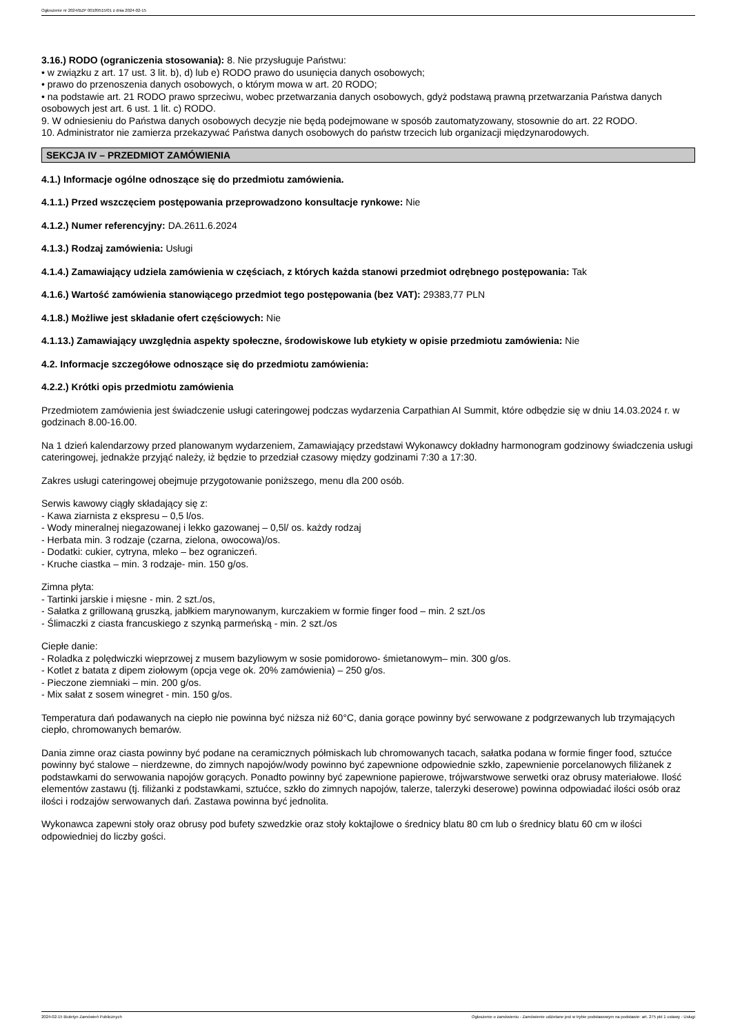Ogłoszenie nr 2024/BZP 00189515/01 z dnia 2024-02-15
3.16.) RODO (ograniczenia stosowania): 8. Nie przysługuje Państwu:
• w związku z art. 17 ust. 3 lit. b), d) lub e) RODO prawo do usunięcia danych osobowych;
• prawo do przenoszenia danych osobowych, o którym mowa w art. 20 RODO;
• na podstawie art. 21 RODO prawo sprzeciwu, wobec przetwarzania danych osobowych, gdyż podstawą prawną przetwarzania Państwa danych osobowych jest art. 6 ust. 1 lit. c) RODO.
9. W odniesieniu do Państwa danych osobowych decyzje nie będą podejmowane w sposób zautomatyzowany, stosownie do art. 22 RODO.
10. Administrator nie zamierza przekazywać Państwa danych osobowych do państw trzecich lub organizacji międzynarodowych.
SEKCJA IV – PRZEDMIOT ZAMÓWIENIA
4.1.) Informacje ogólne odnoszące się do przedmiotu zamówienia.
4.1.1.) Przed wszczęciem postępowania przeprowadzono konsultacje rynkowe: Nie
4.1.2.) Numer referencyjny: DA.2611.6.2024
4.1.3.) Rodzaj zamówienia: Usługi
4.1.4.) Zamawiający udziela zamówienia w częściach, z których każda stanowi przedmiot odrębnego postępowania: Tak
4.1.6.) Wartość zamówienia stanowiącego przedmiot tego postępowania (bez VAT): 29383,77 PLN
4.1.8.) Możliwe jest składanie ofert częściowych: Nie
4.1.13.) Zamawiający uwzględnia aspekty społeczne, środowiskowe lub etykiety w opisie przedmiotu zamówienia: Nie
4.2. Informacje szczegółowe odnoszące się do przedmiotu zamówienia:
4.2.2.) Krótki opis przedmiotu zamówienia
Przedmiotem zamówienia jest świadczenie usługi cateringowej podczas wydarzenia Carpathian AI Summit, które odbędzie się w dniu 14.03.2024 r. w godzinach 8.00-16.00.
Na 1 dzień kalendarzowy przed planowanym wydarzeniem, Zamawiający przedstawi Wykonawcy dokładny harmonogram godzinowy świadczenia usługi cateringowej, jednakże przyjąć należy, iż będzie to przedział czasowy między godzinami 7:30 a 17:30.
Zakres usługi cateringowej obejmuje przygotowanie poniższego, menu dla 200 osób.
Serwis kawowy ciągły składający się z:
- Kawa ziarnista z ekspresu – 0,5 l/os.
- Wody mineralnej niegazowanej i lekko gazowanej – 0,5l/ os. każdy rodzaj
- Herbata min. 3 rodzaje (czarna, zielona, owocowa)/os.
- Dodatki: cukier, cytryna, mleko – bez ograniczeń.
- Kruche ciastka – min. 3 rodzaje- min. 150 g/os.
Zimna płyta:
- Tartinki jarskie i mięsne - min. 2 szt./os,
- Sałatka z grillowaną gruszką, jabłkiem marynowanym, kurczakiem w formie finger food – min. 2 szt./os
- Ślimaczki z ciasta francuskiego z szynką parmeńską - min. 2 szt./os
Ciepłe danie:
- Roladka z polędwiczki wieprzowej z musem bazyliowym w sosie pomidorowo- śmietanowym– min. 300 g/os.
- Kotlet z batata z dipem ziołowym (opcja vege ok. 20% zamówienia) – 250 g/os.
- Pieczone ziemniaki – min. 200 g/os.
- Mix sałat z sosem winegret - min. 150 g/os.
Temperatura dań podawanych na ciepło nie powinna być niższa niż 60°C, dania gorące powinny być serwowane z podgrzewanych lub trzymających ciepło, chromowanych bemarów.
Dania zimne oraz ciasta powinny być podane na ceramicznych półmiskach lub chromowanych tacach, sałatka podana w formie finger food, sztućce powinny być stalowe – nierdzewne, do zimnych napojów/wody powinno być zapewnione odpowiednie szkło, zapewnienie porcelanowych filiżanek z podstawkami do serwowania napojów gorących. Ponadto powinny być zapewnione papierowe, trójwarstwowe serwetki oraz obrusy materiałowe. Ilość elementów zastawu (tj. filiżanki z podstawkami, sztućce, szkło do zimnych napojów, talerze, talerzyki deserowe) powinna odpowiadać ilości osób oraz ilości i rodzajów serwowanych dań. Zastawa powinna być jednolita.
Wykonawca zapewni stoły oraz obrusy pod bufety szwedzkie oraz stoły koktajlowe o średnicy blatu 80 cm lub o średnicy blatu 60 cm w ilości odpowiedniej do liczby gości.
2024-02-15 Biuletyn Zamówień Publicznych Ogłoszenie o zamówieniu - Zamówienie udzielane jest w trybie podstawowym na podstawie: art. 275 pkt 1 ustawy - Usługi